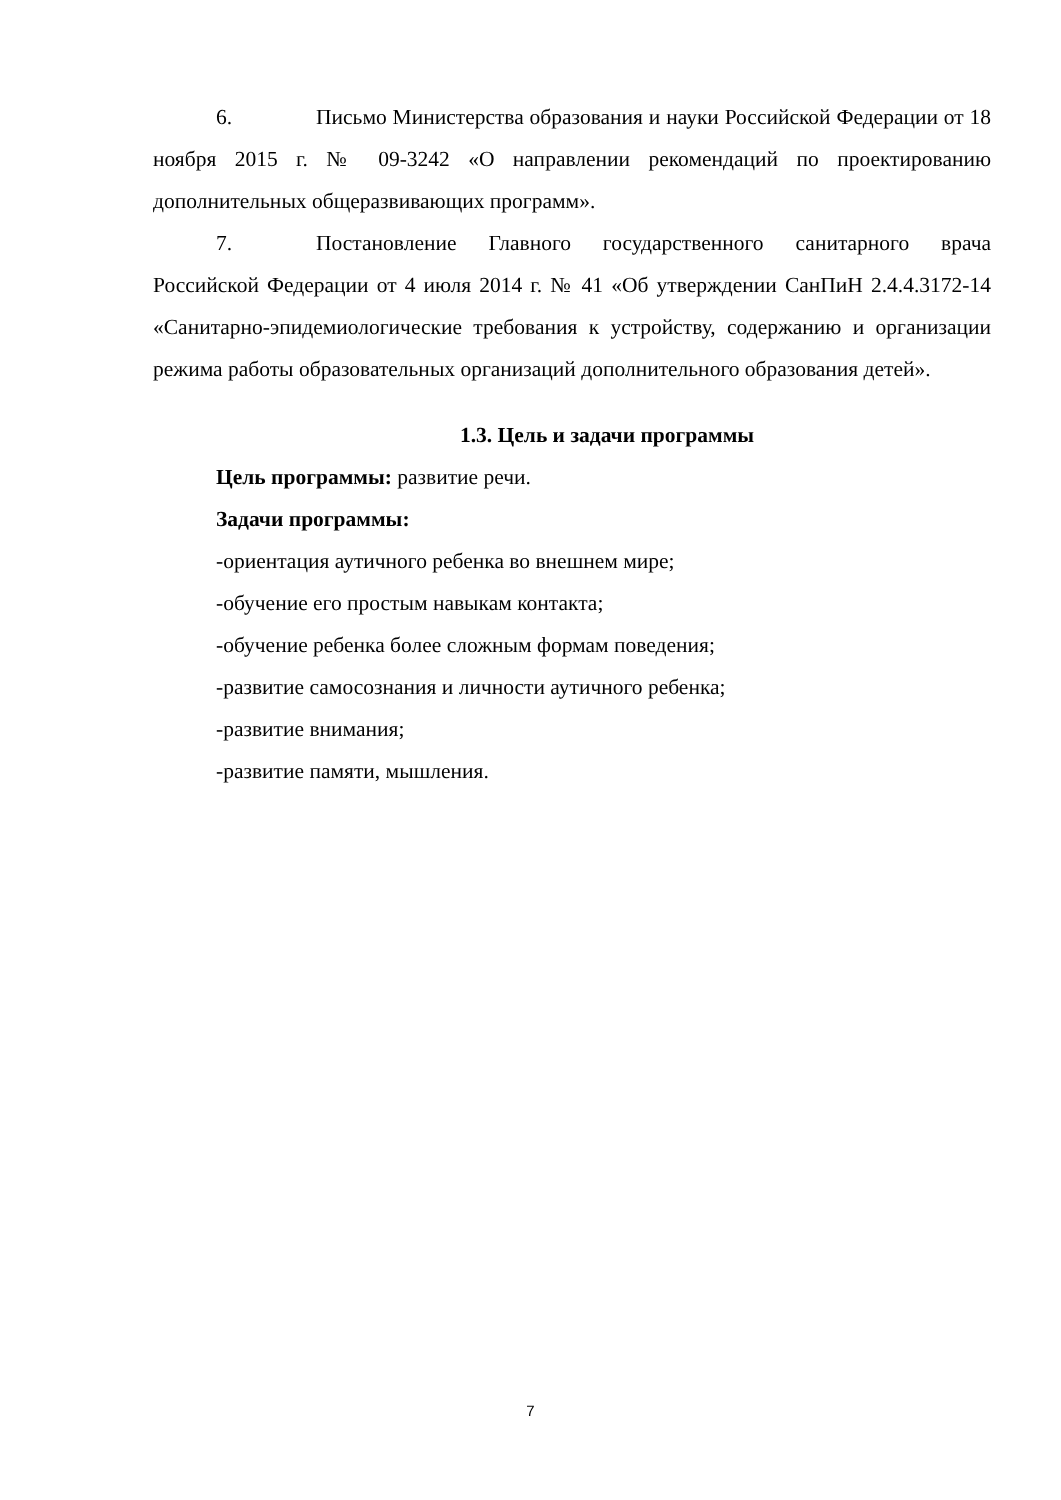6. Письмо Министерства образования и науки Российской Федерации от 18 ноября 2015 г. № 09-3242 «О направлении рекомендаций по проектированию дополнительных общеразвивающих программ».
7. Постановление Главного государственного санитарного врача Российской Федерации от 4 июля 2014 г. № 41 «Об утверждении СанПиН 2.4.4.3172-14 «Санитарно-эпидемиологические требования к устройству, содержанию и организации режима работы образовательных организаций дополнительного образования детей».
1.3. Цель и задачи программы
Цель программы: развитие речи.
Задачи программы:
-ориентация аутичного ребенка во внешнем мире;
-обучение его простым навыкам контакта;
-обучение ребенка более сложным формам поведения;
-развитие самосознания и личности аутичного ребенка;
-развитие внимания;
-развитие памяти, мышления.
7